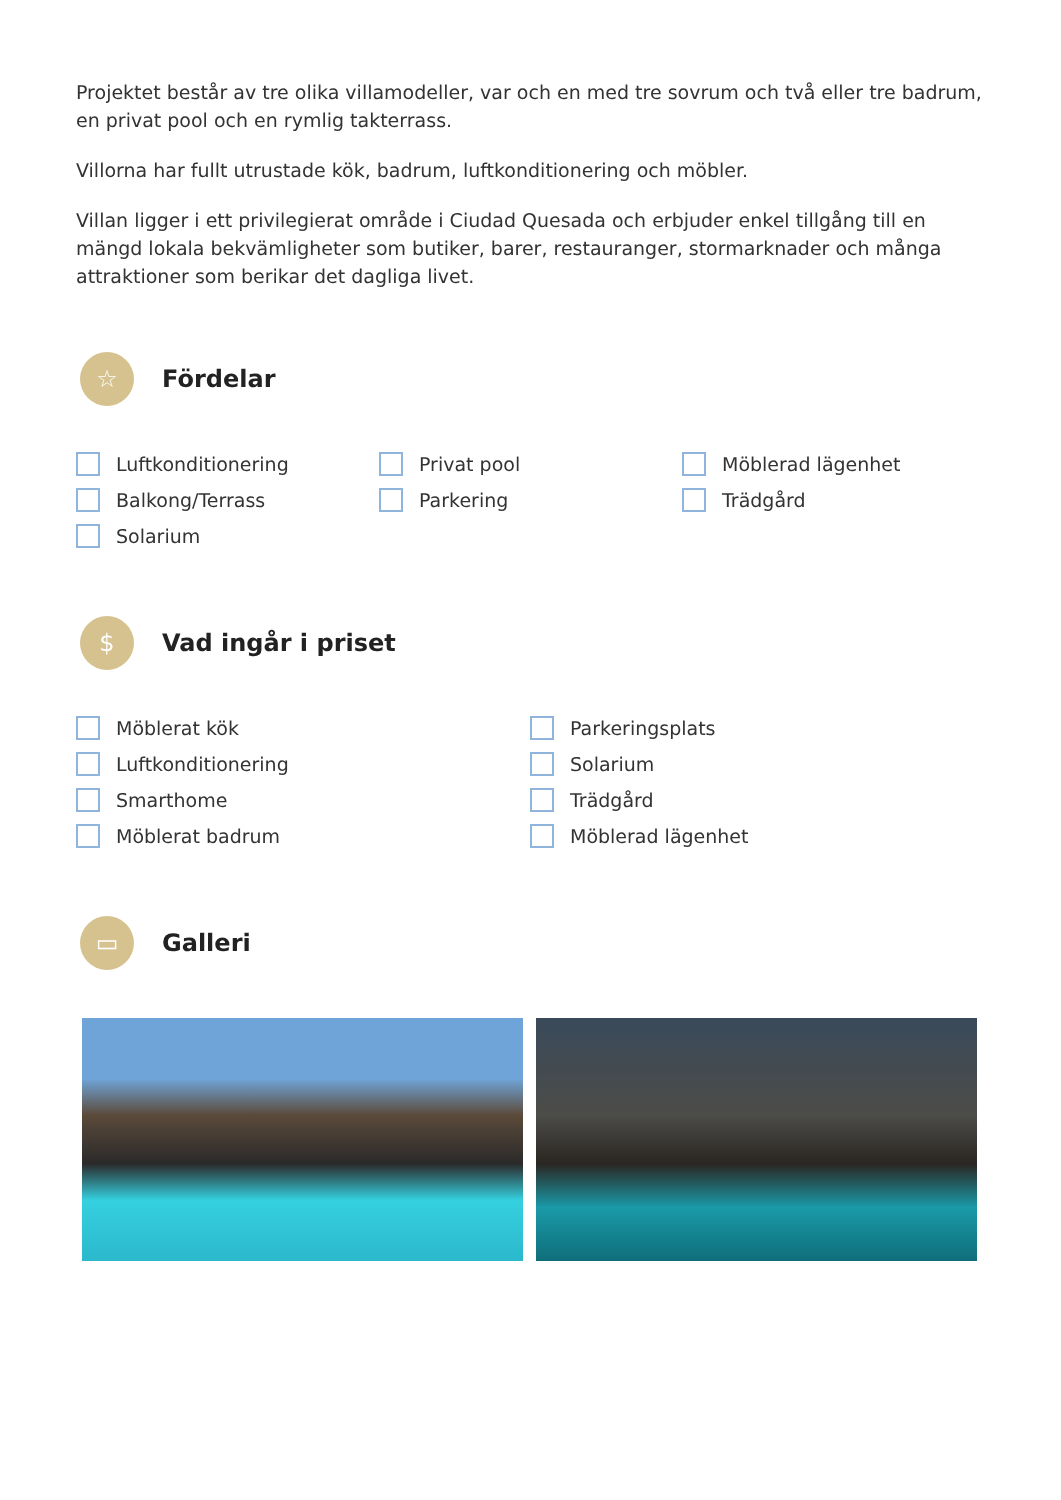Projektet består av tre olika villamodeller, var och en med tre sovrum och två eller tre badrum, en privat pool och en rymlig takterrass.
Villorna har fullt utrustade kök, badrum, luftkonditionering och möbler.
Villan ligger i ett privilegierat område i Ciudad Quesada och erbjuder enkel tillgång till en mängd lokala bekvämligheter som butiker, barer, restauranger, stormarknader och många attraktioner som berikar det dagliga livet.
☆
Fördelar
Luftkonditionering
Privat pool
Möblerad lägenhet
Balkong/Terrass
Parkering
Trädgård
Solarium
$
Vad ingår i priset
Möblerat kök
Parkeringsplats
Luftkonditionering
Solarium
Smarthome
Trädgård
Möblerat badrum
Möblerad lägenhet
▭
Galleri